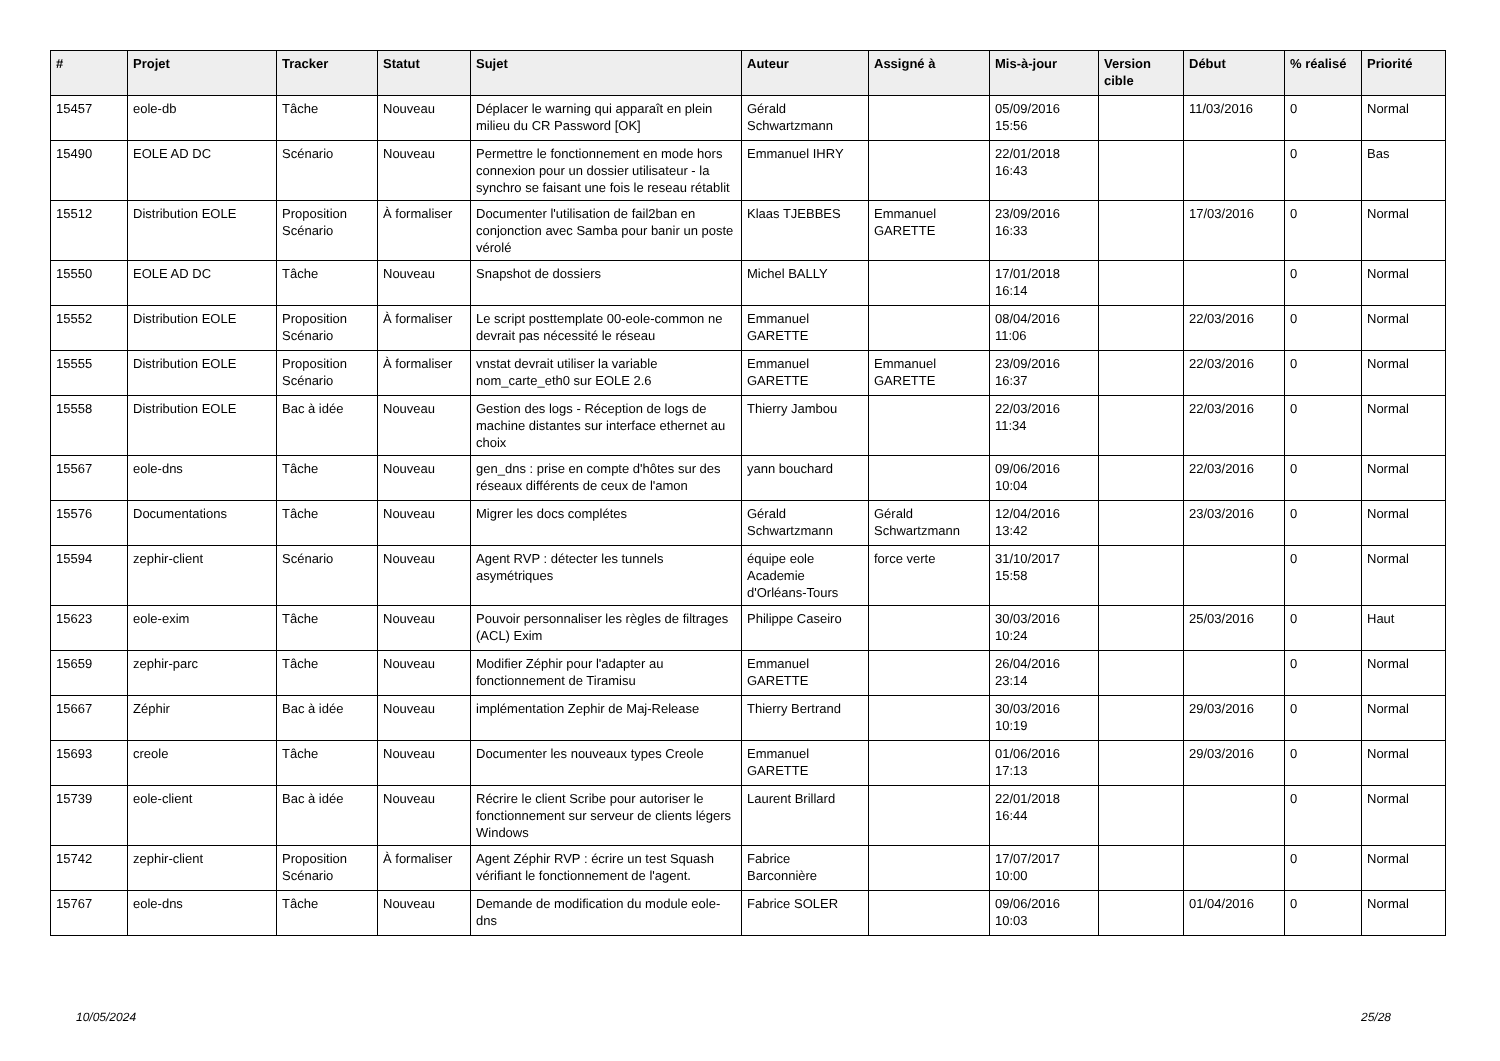| # | Projet | Tracker | Statut | Sujet | Auteur | Assigné à | Mis-à-jour | Version cible | Début | % réalisé | Priorité |
| --- | --- | --- | --- | --- | --- | --- | --- | --- | --- | --- | --- |
| 15457 | eole-db | Tâche | Nouveau | Déplacer le warning qui apparaît en plein milieu du CR Password [OK] | Gérald Schwartzmann | | 05/09/2016 15:56 | | 11/03/2016 | 0 | Normal |
| 15490 | EOLE AD DC | Scénario | Nouveau | Permettre le fonctionnement en mode hors connexion pour un dossier utilisateur - la synchro se faisant une fois le reseau rétablit | Emmanuel IHRY | | 22/01/2018 16:43 | | | 0 | Bas |
| 15512 | Distribution EOLE | Proposition Scénario | À formaliser | Documenter l'utilisation de fail2ban en conjonction avec Samba pour banir un poste vérolé | Klaas TJEBBES | Emmanuel GARETTE | 23/09/2016 16:33 | | 17/03/2016 | 0 | Normal |
| 15550 | EOLE AD DC | Tâche | Nouveau | Snapshot de dossiers | Michel BALLY | | 17/01/2018 16:14 | | | 0 | Normal |
| 15552 | Distribution EOLE | Proposition Scénario | À formaliser | Le script posttemplate 00-eole-common ne devrait pas nécessité le réseau | Emmanuel GARETTE | | 08/04/2016 11:06 | | 22/03/2016 | 0 | Normal |
| 15555 | Distribution EOLE | Proposition Scénario | À formaliser | vnstat devrait utiliser la variable nom_carte_eth0 sur EOLE 2.6 | Emmanuel GARETTE | Emmanuel GARETTE | 23/09/2016 16:37 | | 22/03/2016 | 0 | Normal |
| 15558 | Distribution EOLE | Bac à idée | Nouveau | Gestion des logs - Réception de logs de machine distantes sur interface ethernet au choix | Thierry Jambou | | 22/03/2016 11:34 | | 22/03/2016 | 0 | Normal |
| 15567 | eole-dns | Tâche | Nouveau | gen_dns : prise en compte d'hôtes sur des réseaux différents de ceux de l'amon | yann bouchard | | 09/06/2016 10:04 | | 22/03/2016 | 0 | Normal |
| 15576 | Documentations | Tâche | Nouveau | Migrer les docs complétes | Gérald Schwartzmann | Gérald Schwartzmann | 12/04/2016 13:42 | | 23/03/2016 | 0 | Normal |
| 15594 | zephir-client | Scénario | Nouveau | Agent RVP : détecter les tunnels asymétriques | équipe eole Academie d'Orléans-Tours | force verte | 31/10/2017 15:58 | | | 0 | Normal |
| 15623 | eole-exim | Tâche | Nouveau | Pouvoir personnaliser les règles de filtrages (ACL) Exim | Philippe Caseiro | | 30/03/2016 10:24 | | 25/03/2016 | 0 | Haut |
| 15659 | zephir-parc | Tâche | Nouveau | Modifier Zéphir pour l'adapter au fonctionnement de Tiramisu | Emmanuel GARETTE | | 26/04/2016 23:14 | | | 0 | Normal |
| 15667 | Zéphir | Bac à idée | Nouveau | implémentation Zephir de Maj-Release | Thierry Bertrand | | 30/03/2016 10:19 | | 29/03/2016 | 0 | Normal |
| 15693 | creole | Tâche | Nouveau | Documenter les nouveaux types Creole | Emmanuel GARETTE | | 01/06/2016 17:13 | | 29/03/2016 | 0 | Normal |
| 15739 | eole-client | Bac à idée | Nouveau | Récrire le client Scribe pour autoriser le fonctionnement sur serveur de clients légers Windows | Laurent Brillard | | 22/01/2018 16:44 | | | 0 | Normal |
| 15742 | zephir-client | Proposition Scénario | À formaliser | Agent Zéphir RVP : écrire un test Squash vérifiant le fonctionnement de l'agent. | Fabrice Barconnière | | 17/07/2017 10:00 | | | 0 | Normal |
| 15767 | eole-dns | Tâche | Nouveau | Demande de modification du module eole-dns | Fabrice SOLER | | 09/06/2016 10:03 | | 01/04/2016 | 0 | Normal |
10/05/2024 25/28